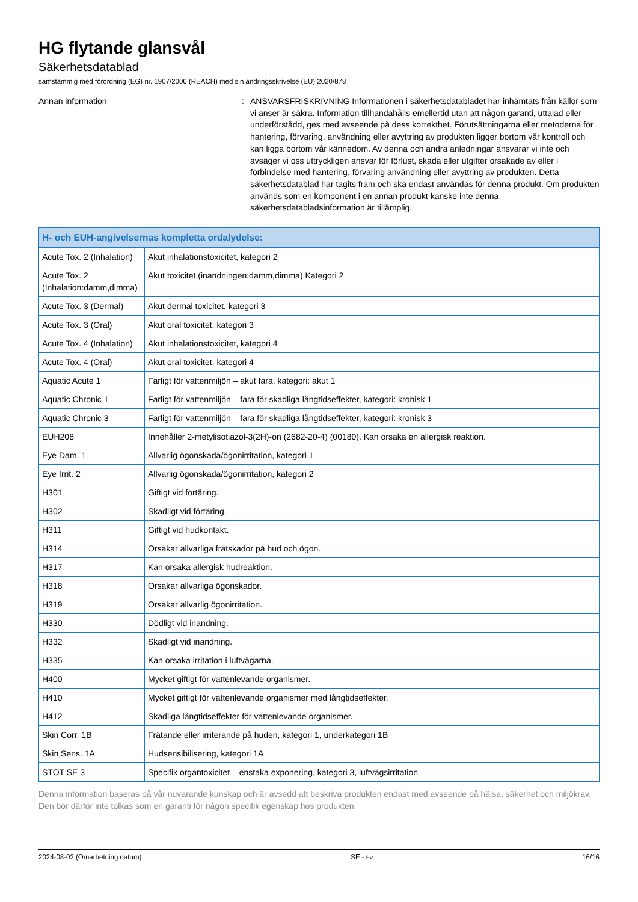HG flytande glansvål
Säkerhetsdatablad
samstämmig med förordning (EG) nr. 1907/2006 (REACH) med sin ändringsskrivelse (EU) 2020/878
Annan information : ANSVARSFRISKRIVNING Informationen i säkerhetsdatabladet har inhämtats från källor som vi anser är säkra. Information tillhandahålls emellertid utan att någon garanti, uttalad eller underförstådd, ges med avseende på dess korrekthet. Förutsättningarna eller metoderna för hantering, förvaring, användning eller avyttring av produkten ligger bortom vår kontroll och kan ligga bortom vår kännedom. Av denna och andra anledningar ansvarar vi inte och avsäger vi oss uttryckligen ansvar för förlust, skada eller utgifter orsakade av eller i förbindelse med hantering, förvaring användning eller avyttring av produkten. Detta säkerhetsdatablad har tagits fram och ska endast användas för denna produkt. Om produkten används som en komponent i en annan produkt kanske inte denna säkerhetsdatabladsinformation är tillämplig.
| H- och EUH-angivelsernas kompletta ordalydelse: | |
| --- | --- |
| Acute Tox. 2 (Inhalation) | Akut inhalationstoxicitet, kategori 2 |
| Acute Tox. 2 (Inhalation:damm,dimma) | Akut toxicitet (inandningen:damm,dimma) Kategori 2 |
| Acute Tox. 3 (Dermal) | Akut dermal toxicitet, kategori 3 |
| Acute Tox. 3 (Oral) | Akut oral toxicitet, kategori 3 |
| Acute Tox. 4 (Inhalation) | Akut inhalationstoxicitet, kategori 4 |
| Acute Tox. 4 (Oral) | Akut oral toxicitet, kategori 4 |
| Aquatic Acute 1 | Farligt för vattenmiljön – akut fara, kategori: akut 1 |
| Aquatic Chronic 1 | Farligt för vattenmiljön – fara för skadliga långtidseffekter, kategori: kronisk 1 |
| Aquatic Chronic 3 | Farligt för vattenmiljön – fara för skadliga långtidseffekter, kategori: kronisk 3 |
| EUH208 | Innehåller 2-metylisotiazol-3(2H)-on (2682-20-4) (00180). Kan orsaka en allergisk reaktion. |
| Eye Dam. 1 | Allvarlig ögonskada/ögonirritation, kategori 1 |
| Eye Irrit. 2 | Allvarlig ögonskada/ögonirritation, kategori 2 |
| H301 | Giftigt vid förtäring. |
| H302 | Skadligt vid förtäring. |
| H311 | Giftigt vid hudkontakt. |
| H314 | Orsakar allvarliga frätskador på hud och ögon. |
| H317 | Kan orsaka allergisk hudreaktion. |
| H318 | Orsakar allvarliga ögonskador. |
| H319 | Orsakar allvarlig ögonirritation. |
| H330 | Dödligt vid inandning. |
| H332 | Skadligt vid inandning. |
| H335 | Kan orsaka irritation i luftvägarna. |
| H400 | Mycket giftigt för vattenlevande organismer. |
| H410 | Mycket giftigt för vattenlevande organismer med långtidseffekter. |
| H412 | Skadliga långtidseffekter för vattenlevande organismer. |
| Skin Corr. 1B | Frätande eller irriterande på huden, kategori 1, underkategori 1B |
| Skin Sens. 1A | Hudsensibilisering, kategori 1A |
| STOT SE 3 | Specifik organtoxicitet – enstaka exponering, kategori 3, luftvägsirritation |
Denna information baseras på vår nuvarande kunskap och är avsedd att beskriva produkten endast med avseende på hälsa, säkerhet och miljökrav. Den bör därför inte tolkas som en garanti för någon specifik egenskap hos produkten.
2024-08-02 (Omarbetning datum) SE - sv 16/16